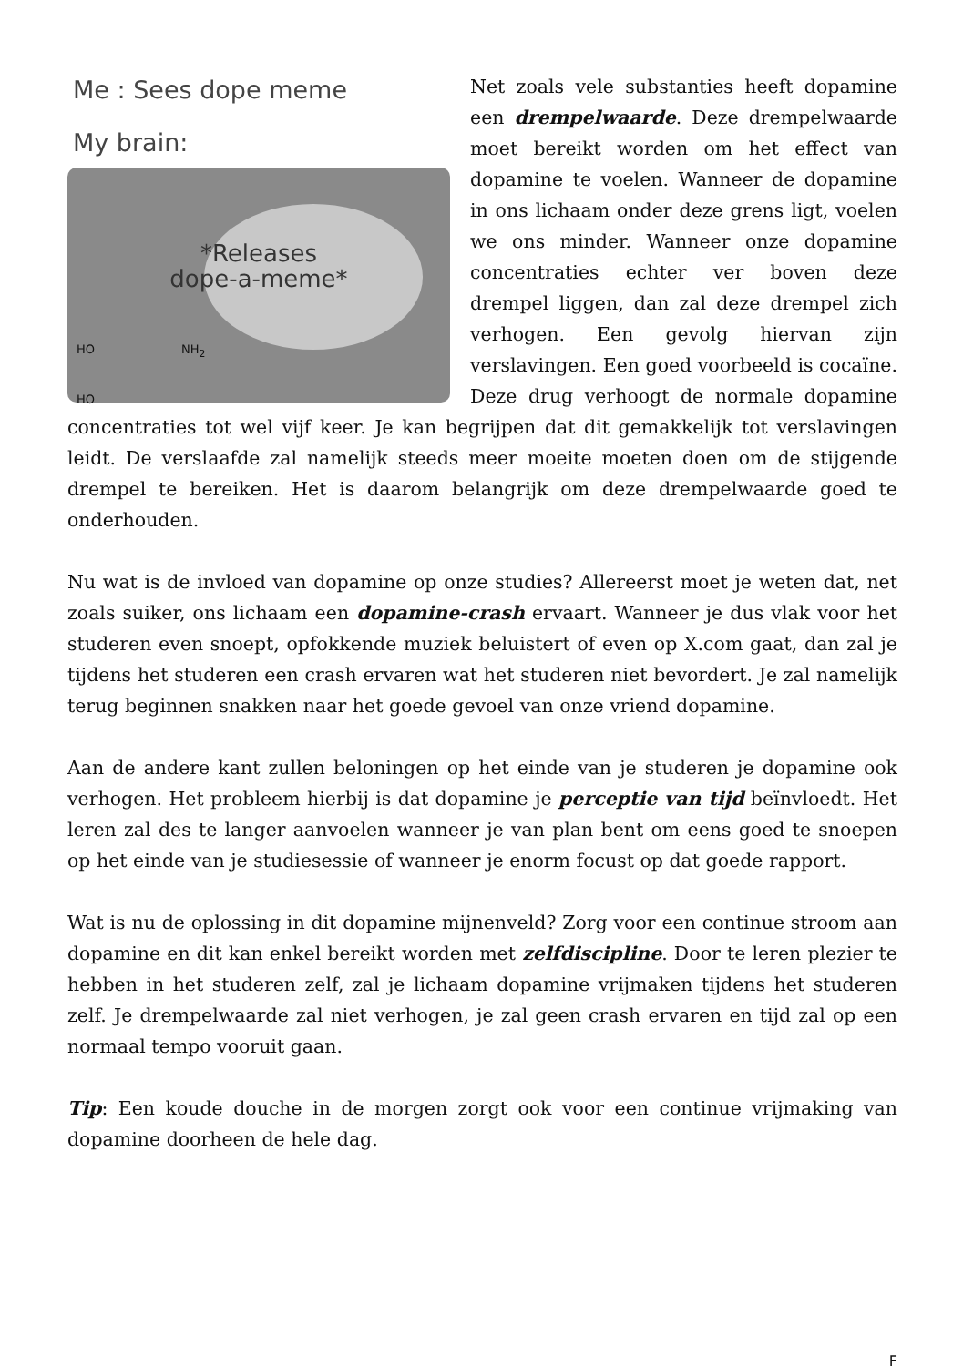Me : Sees dope meme
My brain:
*Releases
dope-a-meme*
HO NH<sub>2</sub>
HO
Net zoals vele substanties heeft dopamine een drempelwaarde. Deze drempelwaarde moet bereikt worden om het effect van dopamine te voelen. Wanneer de dopamine in ons lichaam onder deze grens ligt, voelen we ons minder. Wanneer onze dopamine concentraties echter ver boven deze drempel liggen, dan zal deze drempel zich verhogen. Een gevolg hiervan zijn verslavingen. Een goed voorbeeld is cocaïne. Deze drug verhoogt de normale dopamine concentraties tot wel vijf keer. Je kan begrijpen dat dit gemakkelijk tot verslavingen leidt. De verslaafde zal namelijk steeds meer moeite moeten doen om de stijgende drempel te bereiken. Het is daarom belangrijk om deze drempelwaarde goed te onderhouden.
Nu wat is de invloed van dopamine op onze studies? Allereerst moet je weten dat, net zoals suiker, ons lichaam een dopamine-crash ervaart. Wanneer je dus vlak voor het studeren even snoept, opfokkende muziek beluistert of even op X.com gaat, dan zal je tijdens het studeren een crash ervaren wat het studeren niet bevordert. Je zal namelijk terug beginnen snakken naar het goede gevoel van onze vriend dopamine.
Aan de andere kant zullen beloningen op het einde van je studeren je dopamine ook verhogen. Het probleem hierbij is dat dopamine je perceptie van tijd beïnvloedt. Het leren zal des te langer aanvoelen wanneer je van plan bent om eens goed te snoepen op het einde van je studiesessie of wanneer je enorm focust op dat goede rapport.
Wat is nu de oplossing in dit dopamine mijnenveld? Zorg voor een continue stroom aan dopamine en dit kan enkel bereikt worden met zelfdiscipline. Door te leren plezier te hebben in het studeren zelf, zal je lichaam dopamine vrijmaken tijdens het studeren zelf. Je drempelwaarde zal niet verhogen, je zal geen crash ervaren en tijd zal op een normaal tempo vooruit gaan.
Tip: Een koude douche in de morgen zorgt ook voor een continue vrijmaking van dopamine doorheen de hele dag.
F